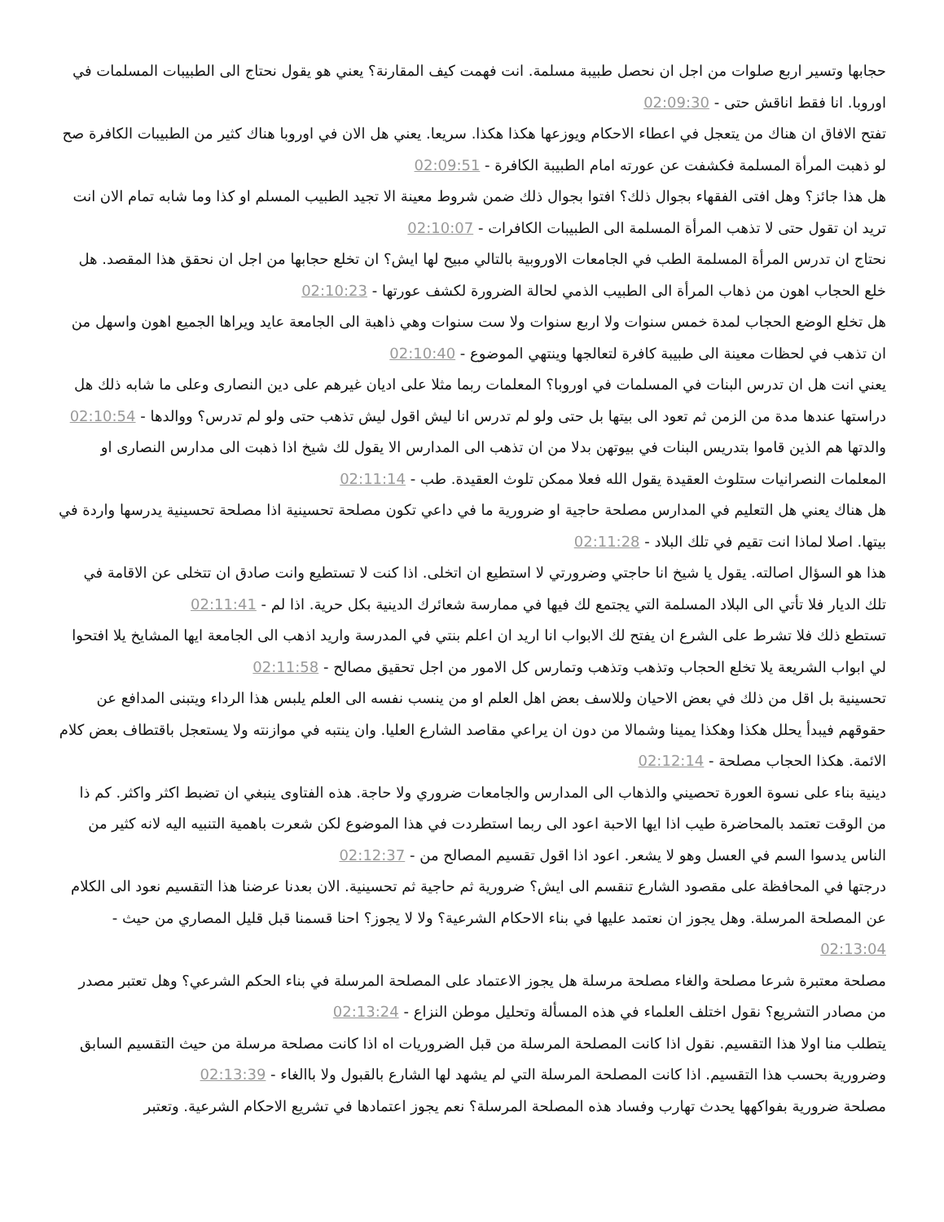حجابها وتسير اربع صلوات من اجل ان نحصل طبيبة مسلمة. انت فهمت كيف المقارنة؟ يعني هو يقول نحتاج الى الطبيبات المسلمات في اوروبا. انا فقط اناقش حتى - 02:09:30
تفتح الافاق ان هناك من يتعجل في اعطاء الاحكام ويوزعها هكذا هكذا. سريعا. يعني هل الان في اوروبا هناك كثير من الطبيبات الكافرة صح لو ذهبت المرأة المسلمة فكشفت عن عورته امام الطبيبة الكافرة - 02:09:51
هل هذا جائز؟ وهل افتى الفقهاء بجوال ذلك؟ افتوا بجوال ذلك ضمن شروط معينة الا تجيد الطبيب المسلم او كذا وما شابه تمام الان انت تريد ان تقول حتى لا تذهب المرأة المسلمة الى الطبيبات الكافرات - 02:10:07
نحتاج ان تدرس المرأة المسلمة الطب في الجامعات الاوروبية بالتالي مبيح لها ايش؟ ان تخلع حجابها من اجل ان نحقق هذا المقصد. هل خلع الحجاب اهون من ذهاب المرأة الى الطبيب الذمي لحالة الضرورة لكشف عورتها - 02:10:23
هل تخلع الوضع الحجاب لمدة خمس سنوات ولا اربع سنوات ولا ست سنوات وهي ذاهبة الى الجامعة عايد ويراها الجميع اهون واسهل من ان تذهب في لحظات معينة الى طبيبة كافرة لتعالجها وينتهي الموضوع - 02:10:40
يعني انت هل ان تدرس البنات في المسلمات في اوروبا؟ المعلمات ربما مثلا على اديان غيرهم على دين النصارى وعلى ما شابه ذلك هل دراستها عندها مدة من الزمن ثم تعود الى بيتها بل حتى ولو لم تدرس انا ليش اقول ليش تذهب حتى ولو لم تدرس؟ ووالدها - 02:10:54
والدتها هم الذين قاموا بتدريس البنات في بيوتهن بدلا من ان تذهب الى المدارس الا يقول لك شيخ اذا ذهبت الى مدارس النصارى او المعلمات النصرانيات ستلوث العقيدة يقول الله فعلا ممكن تلوث العقيدة. طب - 02:11:14
هل هناك يعني هل التعليم في المدارس مصلحة حاجية او ضرورية ما في داعي تكون مصلحة تحسينية اذا مصلحة تحسينية يدرسها واردة في بيتها. اصلا لماذا انت تقيم في تلك البلاد - 02:11:28
هذا هو السؤال اصالته. يقول يا شيخ انا حاجتي وضرورتي لا استطيع ان اتخلى. اذا كنت لا تستطيع وانت صادق ان تتخلى عن الاقامة في تلك الديار فلا تأتي الى البلاد المسلمة التي يجتمع لك فيها في ممارسة شعائرك الدينية بكل حرية. اذا لم - 02:11:41
تستطع ذلك فلا تشرط على الشرع ان يفتح لك الابواب انا اريد ان اعلم بنتي في المدرسة واريد اذهب الى الجامعة ايها المشايخ يلا افتحوا لي ابواب الشريعة يلا تخلع الحجاب وتذهب وتذهب وتمارس كل الامور من اجل تحقيق مصالح - 02:11:58
تحسينية بل اقل من ذلك في بعض الاحيان وللاسف بعض اهل العلم او من ينسب نفسه الى العلم يلبس هذا الرداء ويتبنى المدافع عن حقوقهم فيبدأ يحلل هكذا وهكذا يمينا وشمالا من دون ان يراعي مقاصد الشارع العليا. وان ينتبه في موازنته ولا يستعجل باقتطاف بعض كلام الائمة. هكذا الحجاب مصلحة - 02:12:14
دينية بناء على نسوة العورة تحصيني والذهاب الى المدارس والجامعات ضروري ولا حاجة. هذه الفتاوى ينبغي ان تضبط اكثر واكثر. كم ذا من الوقت تعتمد بالمحاضرة طيب اذا ايها الاحبة اعود الى ربما استطردت في هذا الموضوع لكن شعرت باهمية التنبيه اليه لانه كثير من الناس يدسوا السم في العسل وهو لا يشعر. اعود اذا اقول تقسيم المصالح من - 02:12:37
درجتها في المحافظة على مقصود الشارع تنقسم الى ايش؟ ضرورية ثم حاجية ثم تحسينية. الان بعدنا عرضنا هذا التقسيم نعود الى الكلام عن المصلحة المرسلة. وهل يجوز ان نعتمد عليها في بناء الاحكام الشرعية؟ ولا لا يجوز؟ احنا قسمنا قبل قليل المصاري من حيث - 02:13:04
مصلحة معتبرة شرعا مصلحة والغاء مصلحة مرسلة هل يجوز الاعتماد على المصلحة المرسلة في بناء الحكم الشرعي؟ وهل تعتبر مصدر من مصادر التشريع؟ نقول اختلف العلماء في هذه المسألة وتحليل موطن النزاع - 02:13:24
يتطلب منا اولا هذا التقسيم. نقول اذا كانت المصلحة المرسلة من قبل الضروريات اه اذا كانت مصلحة مرسلة من حيث التقسيم السابق وضرورية بحسب هذا التقسيم. اذا كانت المصلحة المرسلة التي لم يشهد لها الشارع بالقبول ولا باالغاء - 02:13:39
مصلحة ضرورية بفواكهها يحدث تهارب وفساد هذه المصلحة المرسلة؟ نعم يجوز اعتمادها في تشريع الاحكام الشرعية. وتعتبر